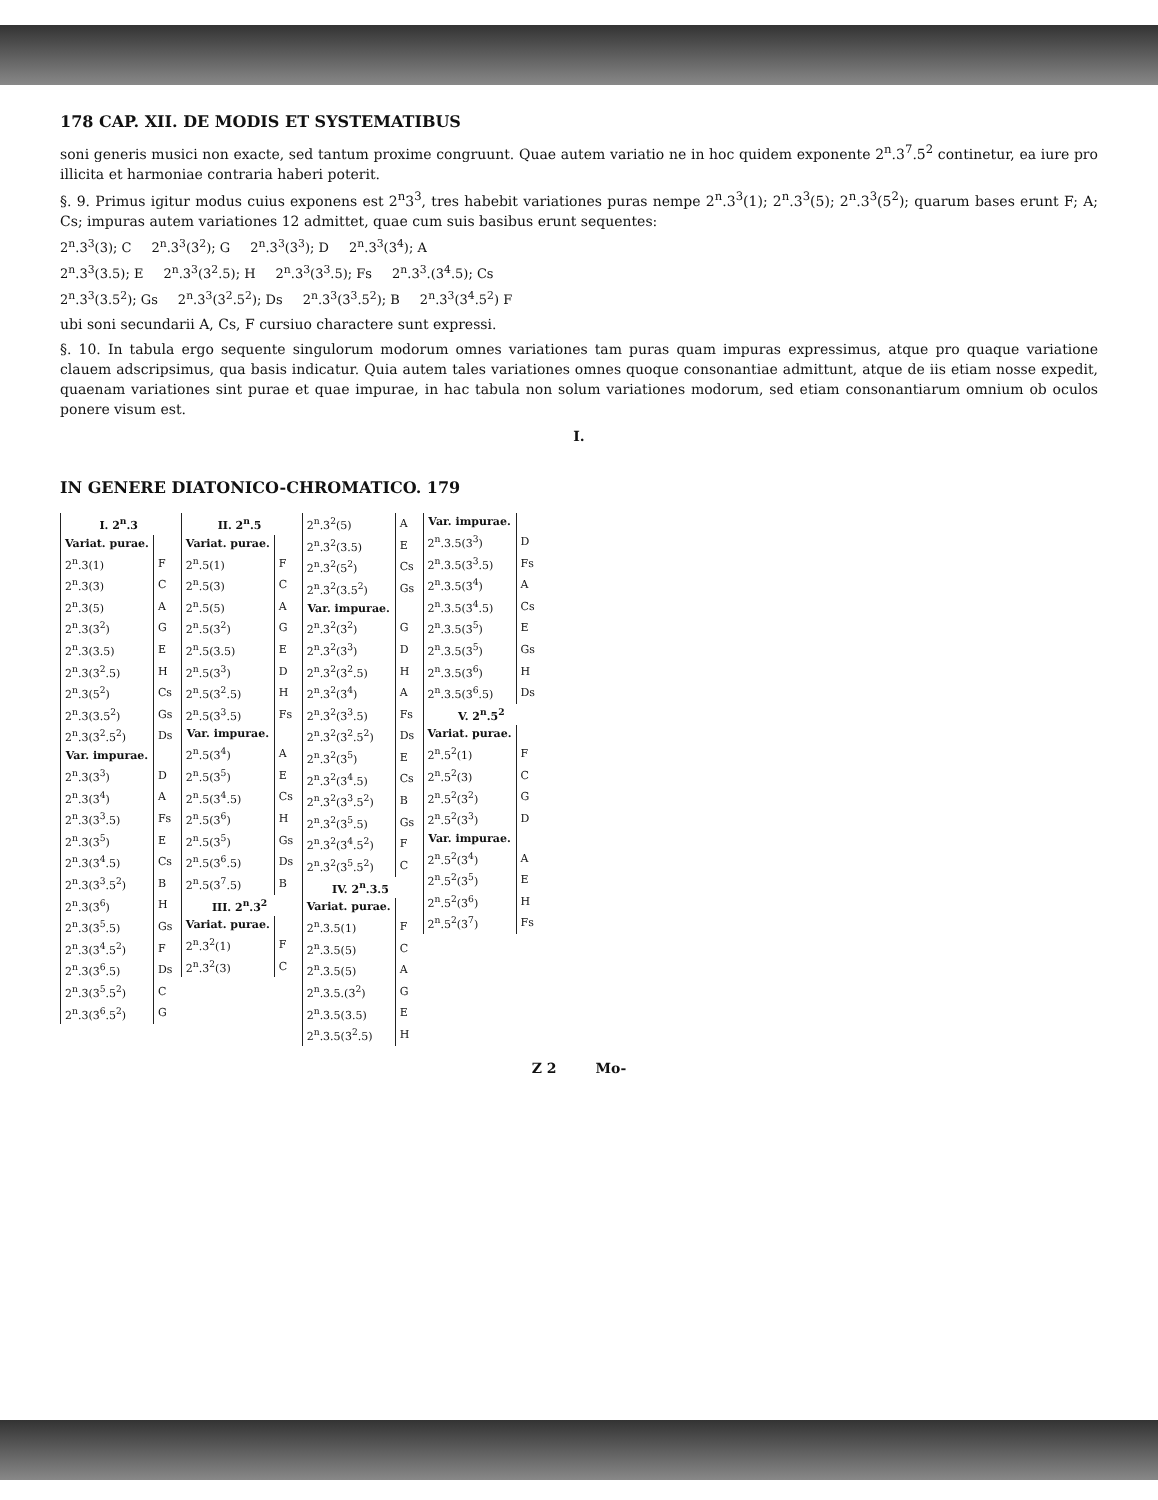178 CAP. XII. DE MODIS ET SYSTEMATIBUS
soni generis musici non exacte, sed tantum proxime congruunt. Quae autem variatio ne in hoc quidem exponente 2<sup>n</sup>.3<sup>7</sup>.5<sup>2</sup> continetur, ea iure pro illicita et harmoniae contraria haberi poterit.
§. 9. Primus igitur modus cuius exponens est 2<sup>n</sup>3<sup>3</sup>, tres habebit variationes puras nempe 2<sup>n</sup>.3<sup>3</sup>(1); 2<sup>n</sup>.3<sup>3</sup>(5); 2<sup>n</sup>.3<sup>3</sup>(5<sup>2</sup>); quarum bases erunt F; A; Cs; impuras autem variationes 12 admittet, quae cum suis basibus erunt sequentes:
2<sup>n</sup>.3<sup>3</sup>(3); C 2<sup>n</sup>.3<sup>3</sup>(3<sup>2</sup>); G 2<sup>n</sup>.3<sup>3</sup>(3<sup>3</sup>); D 2<sup>n</sup>.3<sup>3</sup>(3<sup>4</sup>); A
2<sup>n</sup>.3<sup>3</sup>(3.5); E 2<sup>n</sup>.3<sup>3</sup>(3<sup>2</sup>.5); H 2<sup>n</sup>.3<sup>3</sup>(3<sup>3</sup>.5); Fs 2<sup>n</sup>.3<sup>3</sup>.(3<sup>4</sup>.5); Cs
2<sup>n</sup>.3<sup>3</sup>(3.5<sup>2</sup>); Gs 2<sup>n</sup>.3<sup>3</sup>(3<sup>2</sup>.5<sup>2</sup>); Ds 2<sup>n</sup>.3<sup>3</sup>(3<sup>3</sup>.5<sup>2</sup>); B 2<sup>n</sup>.3<sup>3</sup>(3<sup>4</sup>.5<sup>2</sup>) F
ubi soni secundarii A, Cs, F cursiuo charactere sunt expressi.
§. 10. In tabula ergo sequente singulorum modorum omnes variationes tam puras quam impuras expressimus, atque pro quaque variatione clauem adscripsimus, qua basis indicatur. Quia autem tales variationes omnes quoque consonantiae admittunt, atque de iis etiam nosse expedit, quaenam variationes sint purae et quae impurae, in hac tabula non solum variationes modorum, sed etiam consonantiarum omnium ob oculos ponere visum est.
I.
IN GENERE DIATONICO-CHROMATICO. 179
| I. 2<sup>n</sup>.3 | |
| --- | --- |
| Variat. purae. | |
| 2<sup>n</sup>.3(1) | F |
| 2<sup>n</sup>.3(3) | C |
| 2<sup>n</sup>.3(5) | A |
| 2<sup>n</sup>.3(3<sup>2</sup>) | G |
| 2<sup>n</sup>.3(3.5) | E |
| 2<sup>n</sup>.3(3<sup>2</sup>.5) | H |
| 2<sup>n</sup>.3(5<sup>2</sup>) | Cs |
| 2<sup>n</sup>.3(3.5<sup>2</sup>) | Gs |
| 2<sup>n</sup>.3(3<sup>2</sup>.5<sup>2</sup>) | Ds |
| Var. impurae. | |
| 2<sup>n</sup>.3(3<sup>3</sup>) | D |
| 2<sup>n</sup>.3(3<sup>4</sup>) | A |
| 2<sup>n</sup>.3(3<sup>3</sup>.5) | Fs |
| 2<sup>n</sup>.3(3<sup>5</sup>) | E |
| 2<sup>n</sup>.3(3<sup>4</sup>.5) | Cs |
| 2<sup>n</sup>.3(3<sup>3</sup>.5<sup>2</sup>) | B |
| 2<sup>n</sup>.3(3<sup>6</sup>) | H |
| 2<sup>n</sup>.3(3<sup>5</sup>.5) | Gs |
| 2<sup>n</sup>.3(3<sup>4</sup>.5<sup>2</sup>) | F |
| 2<sup>n</sup>.3(3<sup>6</sup>.5) | Ds |
| 2<sup>n</sup>.3(3<sup>5</sup>.5<sup>2</sup>) | C |
| 2<sup>n</sup>.3(3<sup>6</sup>.5<sup>2</sup>) | G |
| II. 2<sup>n</sup>.5 | |
| --- | --- |
| Variat. purae. | |
| 2<sup>n</sup>.5(1) | F |
| 2<sup>n</sup>.5(3) | C |
| 2<sup>n</sup>.5(5) | A |
| 2<sup>n</sup>.5(3<sup>2</sup>) | G |
| 2<sup>n</sup>.5(3.5) | E |
| 2<sup>n</sup>.5(3<sup>3</sup>) | D |
| 2<sup>n</sup>.5(3<sup>2</sup>.5) | H |
| 2<sup>n</sup>.5(3<sup>3</sup>.5) | Fs |
| Var. impurae. | |
| 2<sup>n</sup>.5(3<sup>4</sup>) | A |
| 2<sup>n</sup>.5(3<sup>5</sup>) | E |
| 2<sup>n</sup>.5(3<sup>4</sup>.5) | Cs |
| 2<sup>n</sup>.5(3<sup>6</sup>) | H |
| 2<sup>n</sup>.5(3<sup>5</sup>) | Gs |
| 2<sup>n</sup>.5(3<sup>6</sup>.5) | Ds |
| 2<sup>n</sup>.5(3<sup>7</sup>.5) | B |
| III. 2<sup>n</sup>.3<sup>2</sup> | |
| Variat. purae. | |
| 2<sup>n</sup>.3<sup>2</sup>(1) | F |
| 2<sup>n</sup>.3<sup>2</sup>(3) | C |
| 2<sup>n</sup>.3<sup>2</sup>(5) | A |
| 2<sup>n</sup>.3<sup>2</sup>(3.5) | E |
| 2<sup>n</sup>.3<sup>2</sup>(5<sup>2</sup>) | Cs |
| 2<sup>n</sup>.3<sup>2</sup>(3.5<sup>2</sup>) | Gs |
| Var. impurae. | |
| 2<sup>n</sup>.3<sup>2</sup>(3<sup>2</sup>) | G |
| 2<sup>n</sup>.3<sup>2</sup>(3<sup>3</sup>) | D |
| 2<sup>n</sup>.3<sup>2</sup>(3<sup>2</sup>.5) | H |
| 2<sup>n</sup>.3<sup>2</sup>(3<sup>4</sup>) | A |
| 2<sup>n</sup>.3<sup>2</sup>(3<sup>3</sup>.5) | Fs |
| 2<sup>n</sup>.3<sup>2</sup>(3<sup>2</sup>.5<sup>2</sup>) | Ds |
| 2<sup>n</sup>.3<sup>2</sup>(3<sup>5</sup>) | E |
| 2<sup>n</sup>.3<sup>2</sup>(3<sup>4</sup>.5) | Cs |
| 2<sup>n</sup>.3<sup>2</sup>(3<sup>3</sup>.5<sup>2</sup>) | B |
| 2<sup>n</sup>.3<sup>2</sup>(3<sup>5</sup>.5) | Gs |
| 2<sup>n</sup>.3<sup>2</sup>(3<sup>4</sup>.5<sup>2</sup>) | F |
| 2<sup>n</sup>.3<sup>2</sup>(3<sup>5</sup>.5<sup>2</sup>) | C |
| IV. 2<sup>n</sup>.3.5 | |
| Variat. purae. | |
| 2<sup>n</sup>.3.5(1) | F |
| 2<sup>n</sup>.3.5(5) | C |
| 2<sup>n</sup>.3.5(5) | A |
| 2<sup>n</sup>.3.5.(3<sup>2</sup>) | G |
| 2<sup>n</sup>.3.5(3.5) | E |
| 2<sup>n</sup>.3.5(3<sup>2</sup>.5) | H |
| Var. impurae. | |
| --- | --- |
| 2<sup>n</sup>.3.5(3<sup>3</sup>) | D |
| 2<sup>n</sup>.3.5(3<sup>3</sup>.5) | Fs |
| 2<sup>n</sup>.3.5(3<sup>4</sup>) | A |
| 2<sup>n</sup>.3.5(3<sup>4</sup>.5) | Cs |
| 2<sup>n</sup>.3.5(3<sup>5</sup>) | E |
| 2<sup>n</sup>.3.5(3<sup>5</sup>) | Gs |
| 2<sup>n</sup>.3.5(3<sup>6</sup>) | H |
| 2<sup>n</sup>.3.5(3<sup>6</sup>.5) | Ds |
| V. 2<sup>n</sup>.5<sup>2</sup> | |
| Variat. purae. | |
| 2<sup>n</sup>.5<sup>2</sup>(1) | F |
| 2<sup>n</sup>.5<sup>2</sup>(3) | C |
| 2<sup>n</sup>.5<sup>2</sup>(3<sup>2</sup>) | G |
| 2<sup>n</sup>.5<sup>2</sup>(3<sup>3</sup>) | D |
| Var. impurae. | |
| 2<sup>n</sup>.5<sup>2</sup>(3<sup>4</sup>) | A |
| 2<sup>n</sup>.5<sup>2</sup>(3<sup>5</sup>) | E |
| 2<sup>n</sup>.5<sup>2</sup>(3<sup>6</sup>) | H |
| 2<sup>n</sup>.5<sup>2</sup>(3<sup>7</sup>) | Fs |
Z 2 Mo-